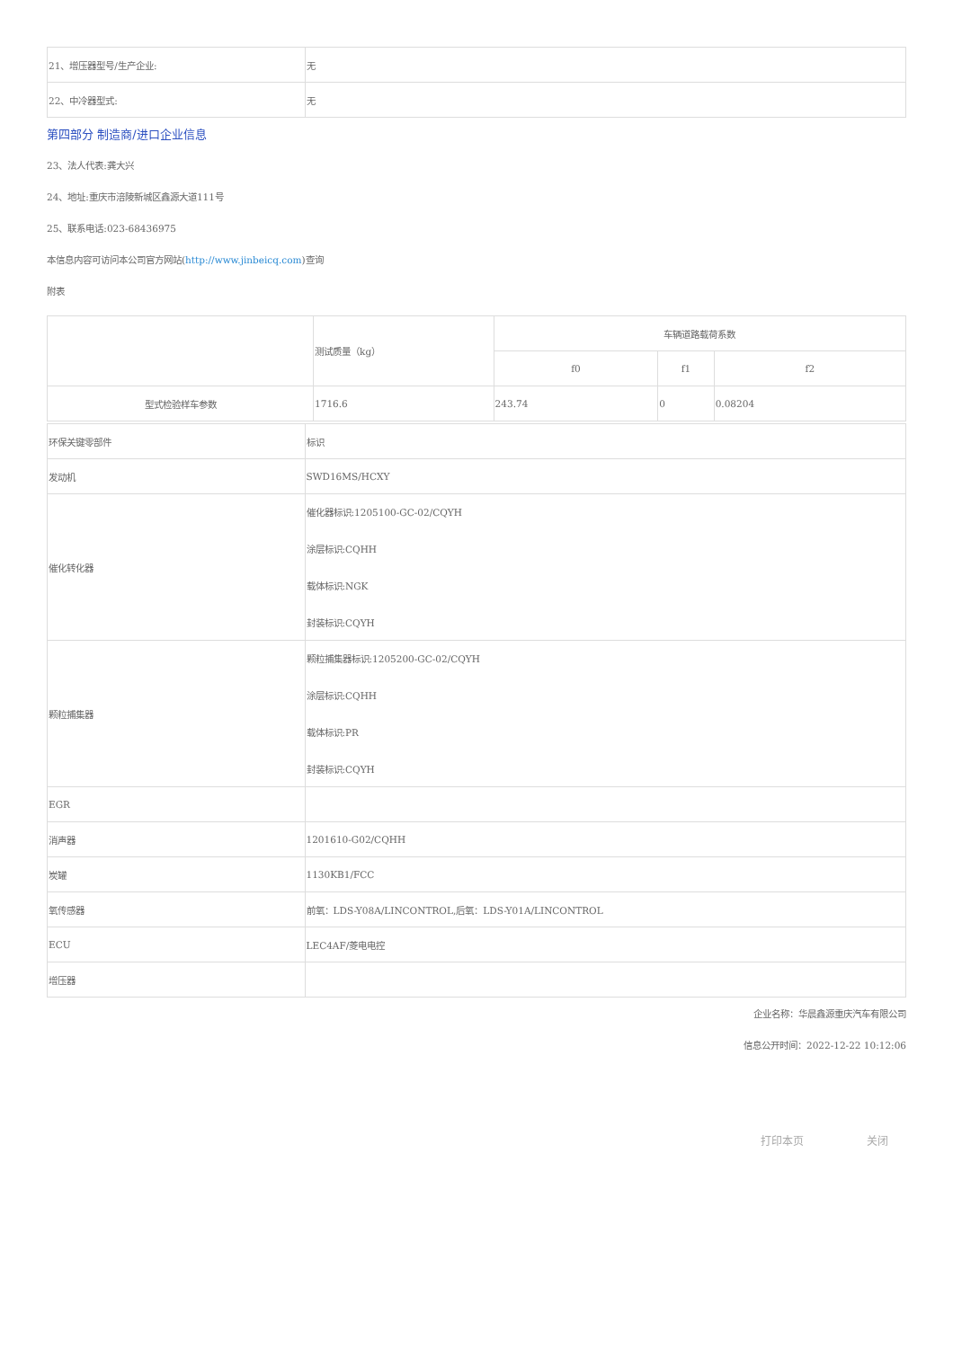| 21、增压器型号/生产企业: | 无 |
| 22、中冷器型式: | 无 |
第四部分 制造商/进口企业信息
23、法人代表:龚大兴
24、地址:重庆市涪陵新城区鑫源大道111号
25、联系电话:023-68436975
本信息内容可访问本公司官方网站(http://www.jinbeicq.com)查询
附表
| | 测试质量（kg） | 车辆道路载荷系数 | | |
| --- | --- | --- | --- | --- |
| | | f0 | f1 | f2 |
| 型式检验样车参数 | 1716.6 | 243.74 | 0 | 0.08204 |
| 环保关键零部件 | 标识 |
| 发动机 | SWD16MS/HCXY |
| 催化转化器 | 催化器标识:1205100-GC-02/CQYH 涂层标识:CQHH 载体标识:NGK 封装标识:CQYH |
| 颗粒捕集器 | 颗粒捕集器标识:1205200-GC-02/CQYH 涂层标识:CQHH 载体标识:PR 封装标识:CQYH |
| EGR | |
| 消声器 | 1201610-G02/CQHH |
| 炭罐 | 1130KB1/FCC |
| 氧传感器 | 前氧：LDS-Y08A/LINCONTROL,后氧：LDS-Y01A/LINCONTROL |
| ECU | LEC4AF/菱电电控 |
| 增压器 | |
企业名称：华晨鑫源重庆汽车有限公司
信息公开时间：2022-12-22 10:12:06
打印本页 关闭